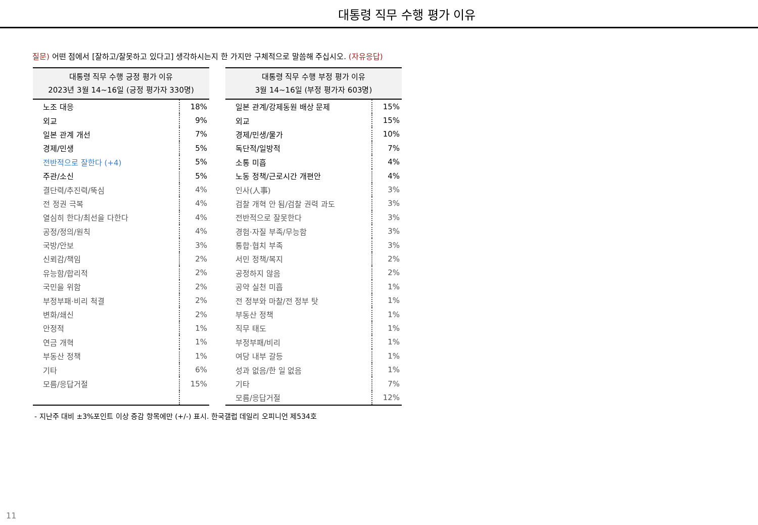대통령 직무 수행 평가 이유
질문) 어떤 점에서 [잘하고/잘못하고 있다고] 생각하시는지 한 가지만 구체적으로 말씀해 주십시오. (자유응답)
| 대통령 직무 수행 긍정 평가 이유 2023년 3월 14~16일 (긍정 평가자 330명) | |
| --- | --- |
| 노조 대응 | 18% |
| 외교 | 9% |
| 일본 관계 개선 | 7% |
| 경제/민생 | 5% |
| 전반적으로 잘한다 (+4) | 5% |
| 주관/소신 | 5% |
| 결단력/추진력/뚝심 | 4% |
| 전 정권 극복 | 4% |
| 열심히 한다/최선을 다한다 | 4% |
| 공정/정의/원칙 | 4% |
| 국방/안보 | 3% |
| 신뢰감/책임 | 2% |
| 유능함/합리적 | 2% |
| 국민을 위함 | 2% |
| 부정부패·비리 척결 | 2% |
| 변화/쇄신 | 2% |
| 안정적 | 1% |
| 연금 개혁 | 1% |
| 부동산 정책 | 1% |
| 기타 | 6% |
| 모름/응답거절 | 15% |
| 대통령 직무 수행 부정 평가 이유 3월 14~16일 (부정 평가자 603명) | |
| --- | --- |
| 일본 관계/강제동원 배상 문제 | 15% |
| 외교 | 15% |
| 경제/민생/물가 | 10% |
| 독단적/일방적 | 7% |
| 소통 미흡 | 4% |
| 노동 정책/근로시간 개편안 | 4% |
| 인사(人事) | 3% |
| 검찰 개혁 안 됨/검찰 권력 과도 | 3% |
| 전반적으로 잘못한다 | 3% |
| 경험·자질 부족/무능함 | 3% |
| 통합·협치 부족 | 3% |
| 서민 정책/복지 | 2% |
| 공정하지 않음 | 2% |
| 공약 실천 미흡 | 1% |
| 전 정부와 마찰/전 정부 탓 | 1% |
| 부동산 정책 | 1% |
| 직무 태도 | 1% |
| 부정부패/비리 | 1% |
| 여당 내부 갈등 | 1% |
| 성과 없음/한 일 없음 | 1% |
| 기타 | 7% |
| 모름/응답거절 | 12% |
- 지난주 대비 ±3%포인트 이상 증감 항목에만 (+/-) 표시. 한국갤럽 데일리 오피니언 제534호
11